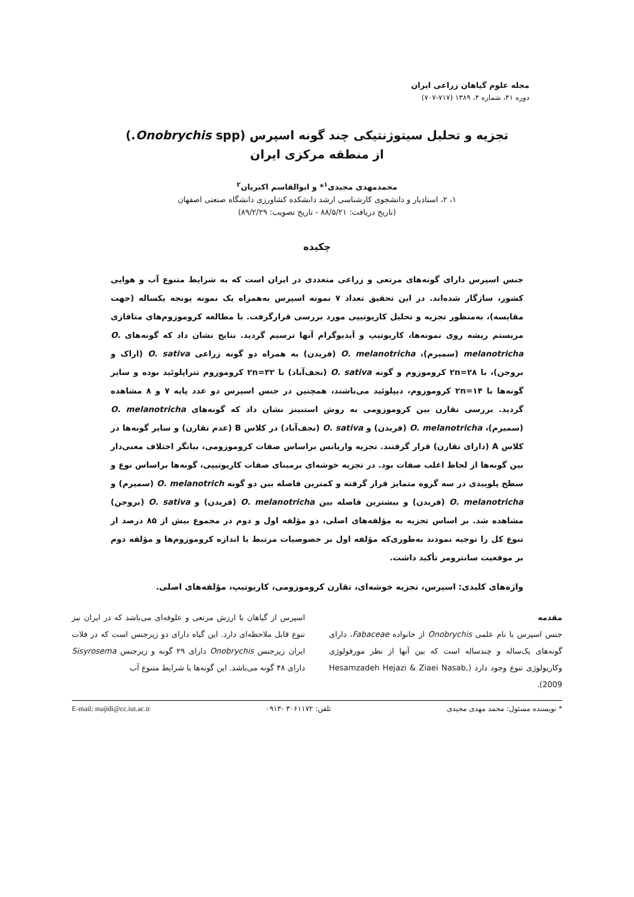مجله علوم گیاهان زراعی ایران
دوره ۴۱، شماره ۴، ۱۳۸۹ (۷۱۷-۷۰۷)
تجزیه و تحلیل سیتوژنتیکی چند گونه اسپرس (Onobrychis spp.)
از منطقه مرکزی ایران
محمدمهدی مجیدی<sup>۱</sup>* و ابوالقاسم اکبریان<sup>۲</sup>
۱، ۲، استادیار و دانشجوی کارشناسی ارشد دانشکده کشاورزی دانشگاه صنعتی اصفهان
(تاریخ دریافت: ۸۸/۵/۲۱ - تاریخ تصویب: ۸۹/۲/۲۹)
چکیده
جنس اسپرس دارای گونه‌های مرتعی و زراعی متعددی در ایران است که به شرایط متنوع آب و هوایی کشور، سازگار شده‌اند. در این تحقیق تعداد ۷ نمونه اسپرس به‌همراه یک نمونه یونجه یکساله (جهت مقایسه)، به‌منظور تجزیه و تحلیل کاریوتیپی مورد بررسی قرارگرفت. با مطالعه کروموزوم‌های متافازی مریستم ریشه روی نمونه‌ها، کاریوتیپ و آیدیوگرام آنها ترسیم گردید. نتایج نشان داد که گونه‌های O. melanotricha (سمیرم)، O. melanotricha (فریدن) به همراه دو گونه زراعی O. sativa (اراک و بروجن)، با ۲n=۲۸ کروموزوم و گونه O. sativa (نجف‌آباد) با ۲n=۳۲ کروموزوم تتراپلوئید بوده و سایر گونه‌ها با ۲n=۱۴ کروموزوم، دیپلوئید می‌باشند، همچنین در جنس اسپرس دو عدد پایه ۷ و ۸ مشاهده گردید. بررسی تقارن بین کروموزومی به روش استبینز نشان داد که گونه‌های O. melanotricha (سمیرم)، O. melanotricha (فریدن) و O. sativa (نجف‌آباد) در کلاس B (عدم تقارن) و سایر گونه‌ها در کلاس A (دارای تقارن) قرار گرفتند. تجزیه واریانس براساس صفات کروموزومی، بیانگر اختلاف معنی‌دار بین گونه‌ها از لحاظ اغلب صفات بود. در تجزیه خوشه‌ای برمبنای صفات کاریوتیپی، گونه‌ها براساس نوع و سطح پلوییدی در سه گروه متمایز قرار گرفته و کمترین فاصله بین دو گونه O. melanotrich (سمیرم) و O. melanotricha (فریدن) و بیشترین فاصله بین O. melanotricha (فریدن) و O. sativa (بروجن) مشاهده شد. بر اساس تجزیه به مؤلفه‌های اصلی، دو مؤلفه اول و دوم در مجموع بیش از ۸۵ درصد از تنوع کل را توجیه نمودند به‌طوری‌که مؤلفه اول بر خصوصیات مرتبط با اندازه کروموزوم‌ها و مؤلفه دوم بر موقعیت سانترومر تأکید داشت.
واژه‌های کلیدی: اسپرس، تجزیه خوشه‌ای، تقارن کروموزومی، کاریوتیپ، مؤلفه‌های اصلی.
مقدمه
جنس اسپرس با نام علمی Onobrychis از خانواده Fabaceae، دارای گونه‌های یک‌ساله و چندساله است که بین آنها از نظر مورفولوژی وکاریولوژی تنوع وجود دارد (Hesamzadeh Hejazi & Ziaei Nasab, 2009).
اسپرس از گیاهان با ارزش مرتعی و علوفه‌ای می‌باشد که در ایران نیز تنوع قابل ملاحظه‌ای دارد. این گیاه دارای دو زیرجنس است که در فلات ایران زیرجنس Onobrychis دارای ۲۹ گونه و زیرجنس Sisyrosema دارای ۴۸ گونه می‌باشد. این گونه‌ها با شرایط متنوع آب
* نویسنده مسئول: محمد مهدی مجیدی تلفن: ۳۰۶۱۱۷۲ -۰۹۱۳ E-mail: majidi@cc.iut.ac.ir